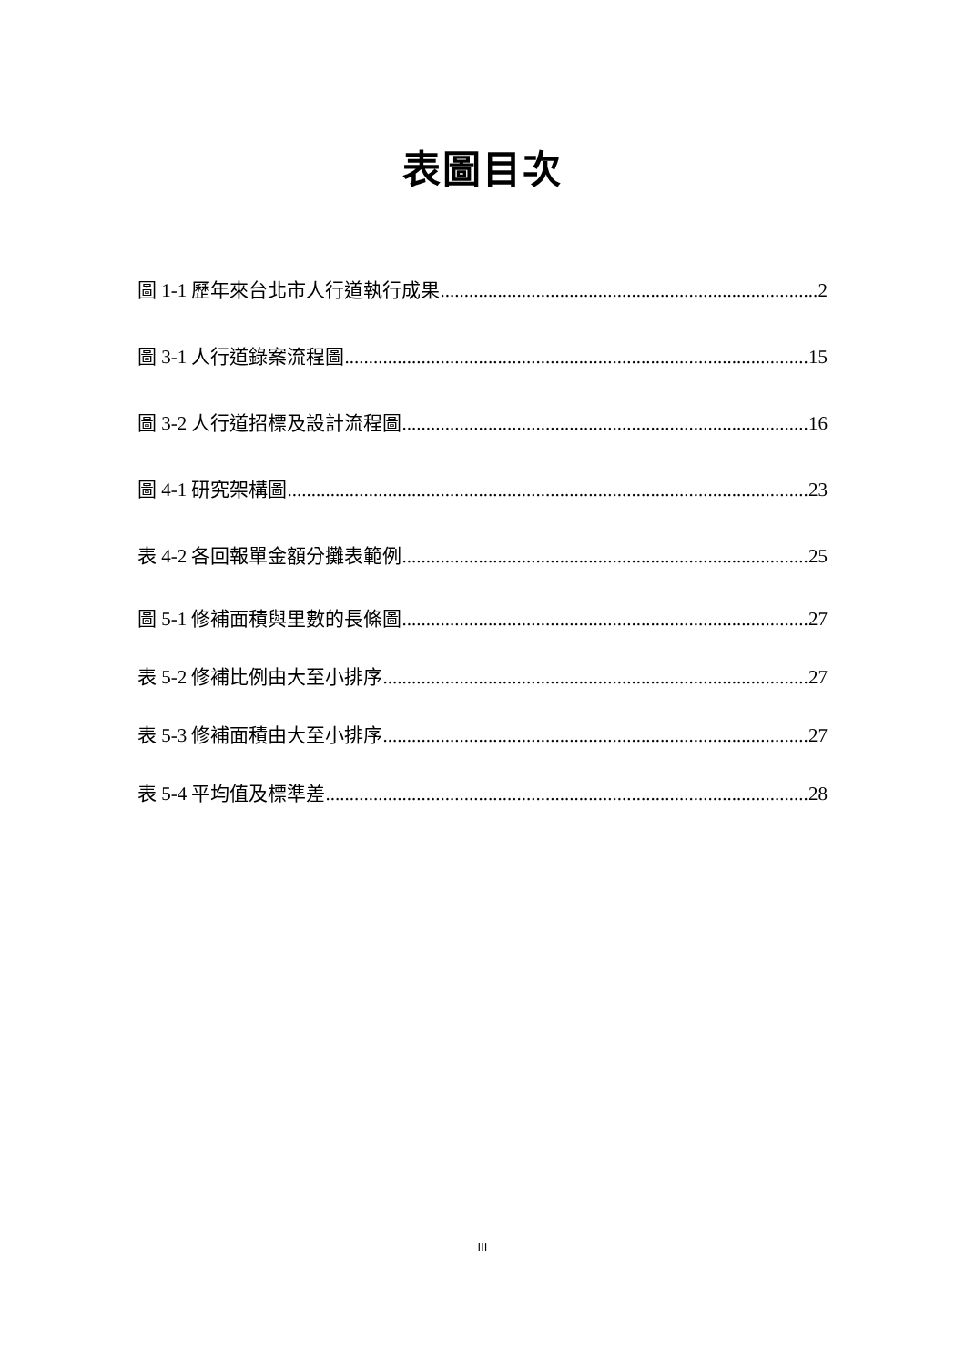表圖目次
圖 1-1 歷年來台北市人行道執行成果 2
圖 3-1 人行道錄案流程圖 15
圖 3-2 人行道招標及設計流程圖 16
圖 4-1 研究架構圖 23
表 4-2 各回報單金額分攤表範例 25
圖 5-1 修補面積與里數的長條圖 27
表 5-2 修補比例由大至小排序 27
表 5-3 修補面積由大至小排序 27
表 5-4 平均值及標準差 28
III